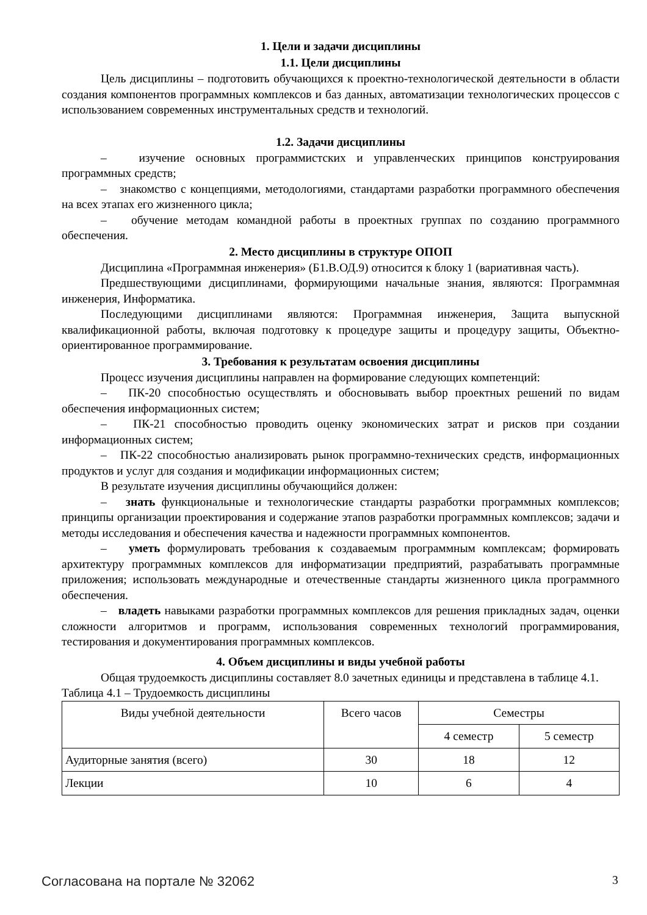1. Цели и задачи дисциплины
1.1. Цели дисциплины
Цель дисциплины – подготовить обучающихся к проектно-технологической деятельности в области создания компонентов программных комплексов и баз данных, автоматизации технологических процессов с использованием современных инструментальных средств и технологий.
1.2. Задачи дисциплины
– изучение основных программистских и управленческих принципов конструирования программных средств;
– знакомство с концепциями, методологиями, стандартами разработки программного обеспечения на всех этапах его жизненного цикла;
– обучение методам командной работы в проектных группах по созданию программного обеспечения.
2. Место дисциплины в структуре ОПОП
Дисциплина «Программная инженерия» (Б1.В.ОД.9) относится к блоку 1 (вариативная часть).
Предшествующими дисциплинами, формирующими начальные знания, являются: Программная инженерия, Информатика.
Последующими дисциплинами являются: Программная инженерия, Защита выпускной квалификационной работы, включая подготовку к процедуре защиты и процедуру защиты, Объектно-ориентированное программирование.
3. Требования к результатам освоения дисциплины
Процесс изучения дисциплины направлен на формирование следующих компетенций:
– ПК-20 способностью осуществлять и обосновывать выбор проектных решений по видам обеспечения информационных систем;
– ПК-21 способностью проводить оценку экономических затрат и рисков при создании информационных систем;
– ПК-22 способностью анализировать рынок программно-технических средств, информационных продуктов и услуг для создания и модификации информационных систем;
В результате изучения дисциплины обучающийся должен:
– знать функциональные и технологические стандарты разработки программных комплексов; принципы организации проектирования и содержание этапов разработки программных комплексов; задачи и методы исследования и обеспечения качества и надежности программных компонентов.
– уметь формулировать требования к создаваемым программным комплексам; формировать архитектуру программных комплексов для информатизации предприятий, разрабатывать программные приложения; использовать международные и отечественные стандарты жизненного цикла программного обеспечения.
– владеть навыками разработки программных комплексов для решения прикладных задач, оценки сложности алгоритмов и программ, использования современных технологий программирования, тестирования и документирования программных комплексов.
4. Объем дисциплины и виды учебной работы
Общая трудоемкость дисциплины составляет 8.0 зачетных единицы и представлена в таблице 4.1.
Таблица 4.1 – Трудоемкость дисциплины
| Виды учебной деятельности | Всего часов | Семестры | |
| --- | --- | --- | --- |
| | | 4 семестр | 5 семестр |
| Аудиторные занятия (всего) | 30 | 18 | 12 |
| Лекции | 10 | 6 | 4 |
Согласована на портале № 32062 3